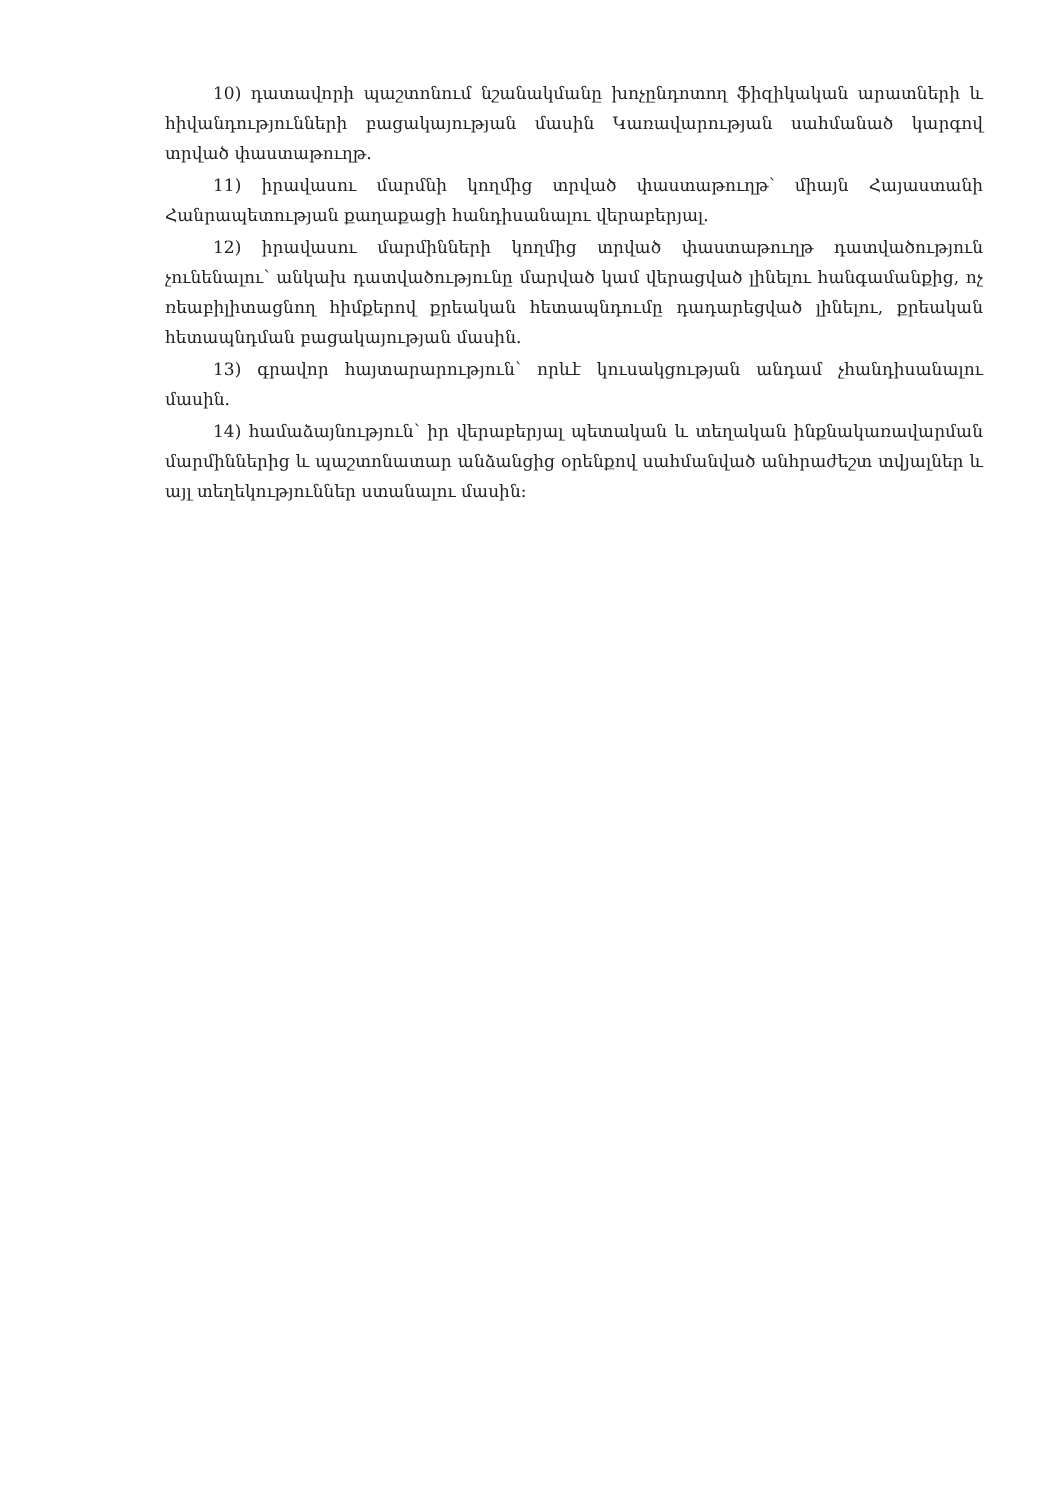10) դատավորի պաշտոնում նշանակմանը խոչընդոտող ֆիզիկական արատների և հիվանդությունների բացակայության մասին Կառավարության սահմանած կարգով տրված փաստաթուղթ.
11) իրավասու մարմնի կողմից տրված փաստաթուղթ՝ միայն Հայաստանի Հանրապետության քաղաքացի հանդիսանալու վերաբերյալ.
12) իրավասու մարմինների կողմից տրված փաստաթուղթ դատվածություն չունենալու՝ անկախ դատվածությունը մարված կամ վերացված լինելու հանգամանքից, ոչ ռեաբիլիտացնող հիմքերով քրեական հետապնդումը դադարեցված լինելու, քրեական հետապնդման բացակայության մասին.
13) գրավոր հայտարարություն՝ որևէ կուսակցության անդամ չհանդիսանալու մասին.
14) համաձայնություն՝ իր վերաբերյալ պետական և տեղական ինքնակառավարման մարմիններից և պաշտոնատար անձանցից օրենքով սահմանված անհրաժեշտ տվյալներ և այլ տեղեկություններ ստանալու մասին: